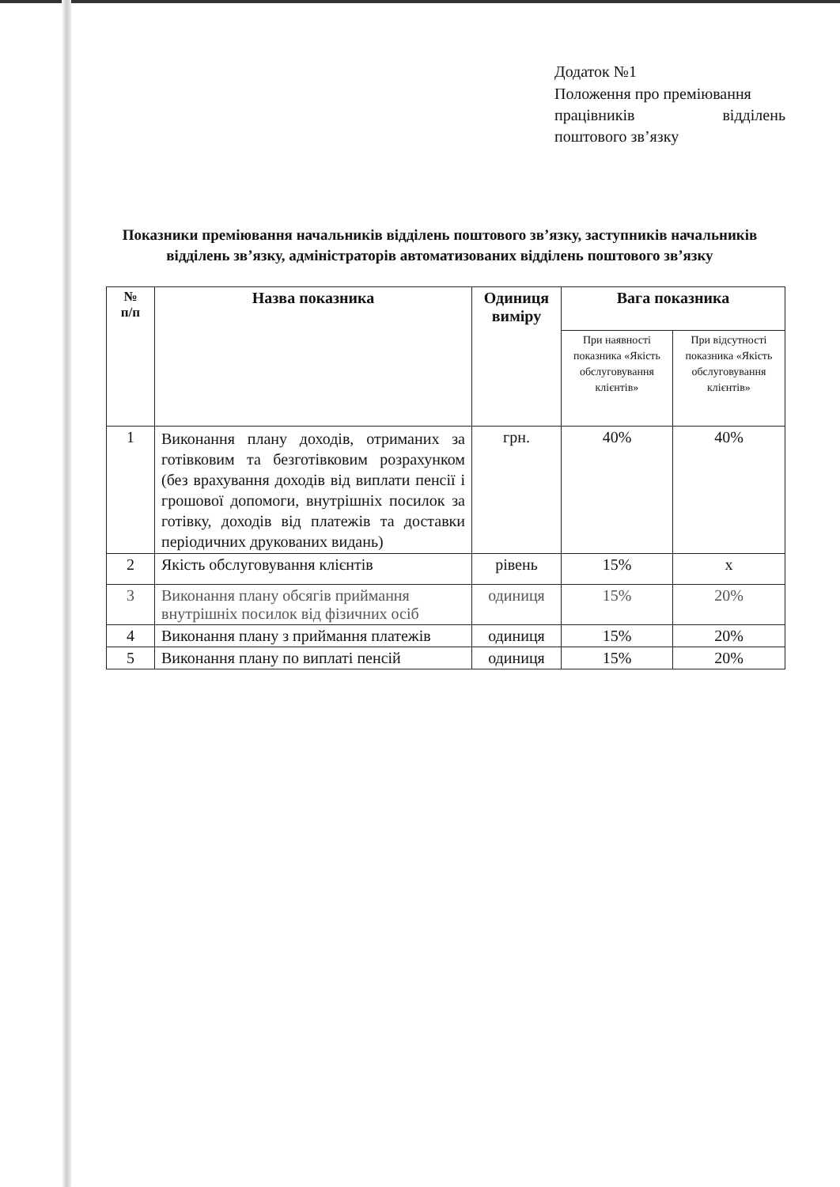Додаток №1
Положення про преміювання
працівників відділень
поштового зв’язку
Показники преміювання начальників відділень поштового зв’язку, заступників начальників відділень зв’язку, адміністраторів автоматизованих відділень поштового зв’язку
| № п/п | Назва показника | Одиниця виміру | Вага показника | |
| --- | --- | --- | --- | --- |
| | | | При наявності показника «Якість обслуговування клієнтів» | При відсутності показника «Якість обслуговування клієнтів» |
| 1 | Виконання плану доходів, отриманих за готівковим та безготівковим розрахунком (без врахування доходів від виплати пенсії і грошової допомоги, внутрішніх посилок за готівку, доходів від платежів та доставки періодичних друкованих видань) | грн. | 40% | 40% |
| 2 | Якість обслуговування клієнтів | рівень | 15% | х |
| 3 | Виконання плану обсягів приймання внутрішніх посилок від фізичних осіб | одиниця | 15% | 20% |
| 4 | Виконання плану з приймання платежів | одиниця | 15% | 20% |
| 5 | Виконання плану по виплаті пенсій | одиниця | 15% | 20% |